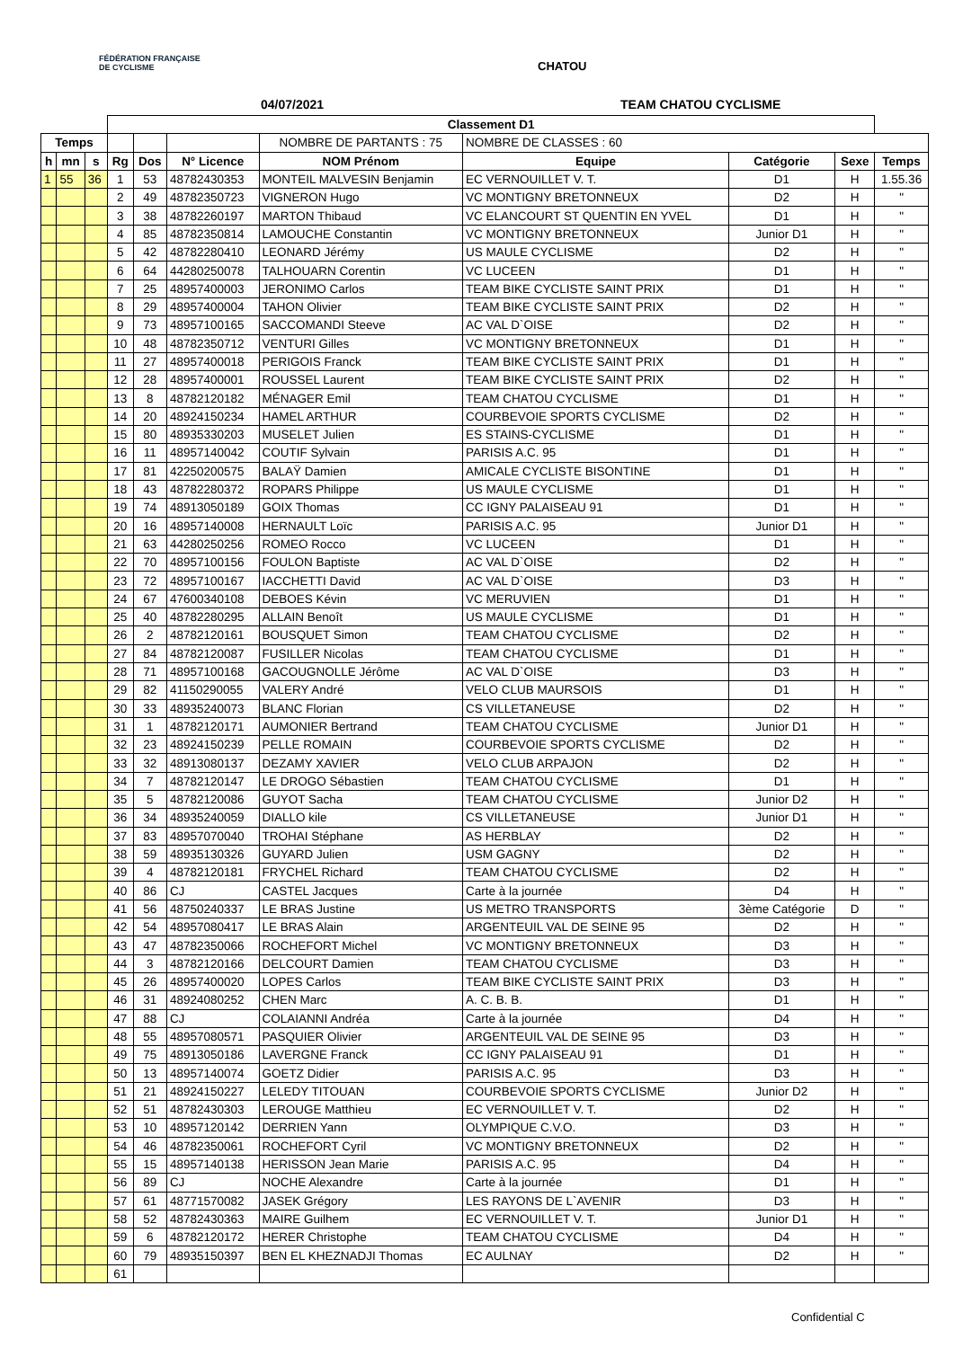FÉDÉRATION FRANÇAISE DE CYCLISME
CHATOU
04/07/2021 TEAM CHATOU CYCLISME
| | | | Classement D1 | | | | | | | |
| Temps | | | | | | NOMBRE DE PARTANTS : 75 | NOMBRE DE CLASSES : 60 | | | |
| h | mn | s | Rg | Dos | N° Licence | NOM Prénom | Equipe | Catégorie | Sexe | Temps |
| 1 | 55 | 36 | 1 | 53 | 48782430353 | MONTEIL MALVESIN Benjamin | EC VERNOUILLET V. T. | D1 | H | 1.55.36 |
| | | | 2 | 49 | 48782350723 | VIGNERON Hugo | VC MONTIGNY BRETONNEUX | D2 | H | " |
| | | | 3 | 38 | 48782260197 | MARTON Thibaud | VC ELANCOURT ST QUENTIN EN YVEL | D1 | H | " |
| | | | 4 | 85 | 48782350814 | LAMOUCHE Constantin | VC MONTIGNY BRETONNEUX | Junior D1 | H | " |
| | | | 5 | 42 | 48782280410 | LEONARD Jérémy | US MAULE CYCLISME | D2 | H | " |
| | | | 6 | 64 | 44280250078 | TALHOUARN Corentin | VC LUCEEN | D1 | H | " |
| | | | 7 | 25 | 48957400003 | JERONIMO Carlos | TEAM BIKE CYCLISTE SAINT PRIX | D1 | H | " |
| | | | 8 | 29 | 48957400004 | TAHON Olivier | TEAM BIKE CYCLISTE SAINT PRIX | D2 | H | " |
| | | | 9 | 73 | 48957100165 | SACCOMANDI Steeve | AC VAL D`OISE | D2 | H | " |
| | | | 10 | 48 | 48782350712 | VENTURI Gilles | VC MONTIGNY BRETONNEUX | D1 | H | " |
| | | | 11 | 27 | 48957400018 | PERIGOIS Franck | TEAM BIKE CYCLISTE SAINT PRIX | D1 | H | " |
| | | | 12 | 28 | 48957400001 | ROUSSEL Laurent | TEAM BIKE CYCLISTE SAINT PRIX | D2 | H | " |
| | | | 13 | 8 | 48782120182 | MÉNAGER Emil | TEAM CHATOU CYCLISME | D1 | H | " |
| | | | 14 | 20 | 48924150234 | HAMEL ARTHUR | COURBEVOIE SPORTS CYCLISME | D2 | H | " |
| | | | 15 | 80 | 48935330203 | MUSELET Julien | ES STAINS-CYCLISME | D1 | H | " |
| | | | 16 | 11 | 48957140042 | COUTIF Sylvain | PARISIS A.C. 95 | D1 | H | " |
| | | | 17 | 81 | 42250200575 | BALAŸ Damien | AMICALE CYCLISTE BISONTINE | D1 | H | " |
| | | | 18 | 43 | 48782280372 | ROPARS Philippe | US MAULE CYCLISME | D1 | H | " |
| | | | 19 | 74 | 48913050189 | GOIX Thomas | CC IGNY PALAISEAU 91 | D1 | H | " |
| | | | 20 | 16 | 48957140008 | HERNAULT Loïc | PARISIS A.C. 95 | Junior D1 | H | " |
| | | | 21 | 63 | 44280250256 | ROMEO Rocco | VC LUCEEN | D1 | H | " |
| | | | 22 | 70 | 48957100156 | FOULON Baptiste | AC VAL D`OISE | D2 | H | " |
| | | | 23 | 72 | 48957100167 | IACCHETTI David | AC VAL D`OISE | D3 | H | " |
| | | | 24 | 67 | 47600340108 | DEBOES Kévin | VC MERUVIEN | D1 | H | " |
| | | | 25 | 40 | 48782280295 | ALLAIN Benoît | US MAULE CYCLISME | D1 | H | " |
| | | | 26 | 2 | 48782120161 | BOUSQUET Simon | TEAM CHATOU CYCLISME | D2 | H | " |
| | | | 27 | 84 | 48782120087 | FUSILLER Nicolas | TEAM CHATOU CYCLISME | D1 | H | " |
| | | | 28 | 71 | 48957100168 | GACOUGNOLLE Jérôme | AC VAL D`OISE | D3 | H | " |
| | | | 29 | 82 | 41150290055 | VALERY André | VELO CLUB MAURSOIS | D1 | H | " |
| | | | 30 | 33 | 48935240073 | BLANC Florian | CS VILLETANEUSE | D2 | H | " |
| | | | 31 | 1 | 48782120171 | AUMONIER Bertrand | TEAM CHATOU CYCLISME | Junior D1 | H | " |
| | | | 32 | 23 | 48924150239 | PELLE ROMAIN | COURBEVOIE SPORTS CYCLISME | D2 | H | " |
| | | | 33 | 32 | 48913080137 | DEZAMY XAVIER | VELO CLUB ARPAJON | D2 | H | " |
| | | | 34 | 7 | 48782120147 | LE DROGO Sébastien | TEAM CHATOU CYCLISME | D1 | H | " |
| | | | 35 | 5 | 48782120086 | GUYOT Sacha | TEAM CHATOU CYCLISME | Junior D2 | H | " |
| | | | 36 | 34 | 48935240059 | DIALLO kile | CS VILLETANEUSE | Junior D1 | H | " |
| | | | 37 | 83 | 48957070040 | TROHAI Stéphane | AS HERBLAY | D2 | H | " |
| | | | 38 | 59 | 48935130326 | GUYARD Julien | USM GAGNY | D2 | H | " |
| | | | 39 | 4 | 48782120181 | FRYCHEL Richard | TEAM CHATOU CYCLISME | D2 | H | " |
| | | | 40 | 86 | CJ | CASTEL Jacques | Carte à la journée | D4 | H | " |
| | | | 41 | 56 | 48750240337 | LE BRAS Justine | US METRO TRANSPORTS | 3ème Catégorie | D | " |
| | | | 42 | 54 | 48957080417 | LE BRAS Alain | ARGENTEUIL VAL DE SEINE 95 | D2 | H | " |
| | | | 43 | 47 | 48782350066 | ROCHEFORT Michel | VC MONTIGNY BRETONNEUX | D3 | H | " |
| | | | 44 | 3 | 48782120166 | DELCOURT Damien | TEAM CHATOU CYCLISME | D3 | H | " |
| | | | 45 | 26 | 48957400020 | LOPES Carlos | TEAM BIKE CYCLISTE SAINT PRIX | D3 | H | " |
| | | | 46 | 31 | 48924080252 | CHEN Marc | A. C. B. B. | D1 | H | " |
| | | | 47 | 88 | CJ | COLAIANNI Andréa | Carte à la journée | D4 | H | " |
| | | | 48 | 55 | 48957080571 | PASQUIER Olivier | ARGENTEUIL VAL DE SEINE 95 | D3 | H | " |
| | | | 49 | 75 | 48913050186 | LAVERGNE Franck | CC IGNY PALAISEAU 91 | D1 | H | " |
| | | | 50 | 13 | 48957140074 | GOETZ Didier | PARISIS A.C. 95 | D3 | H | " |
| | | | 51 | 21 | 48924150227 | LELEDY TITOUAN | COURBEVOIE SPORTS CYCLISME | Junior D2 | H | " |
| | | | 52 | 51 | 48782430303 | LEROUGE Matthieu | EC VERNOUILLET V. T. | D2 | H | " |
| | | | 53 | 10 | 48957120142 | DERRIEN Yann | OLYMPIQUE C.V.O. | D3 | H | " |
| | | | 54 | 46 | 48782350061 | ROCHEFORT Cyril | VC MONTIGNY BRETONNEUX | D2 | H | " |
| | | | 55 | 15 | 48957140138 | HERISSON Jean Marie | PARISIS A.C. 95 | D4 | H | " |
| | | | 56 | 89 | CJ | NOCHE Alexandre | Carte à la journée | D1 | H | " |
| | | | 57 | 61 | 48771570082 | JASEK Grégory | LES RAYONS DE L`AVENIR | D3 | H | " |
| | | | 58 | 52 | 48782430363 | MAIRE Guilhem | EC VERNOUILLET V. T. | Junior D1 | H | " |
| | | | 59 | 6 | 48782120172 | HERER Christophe | TEAM CHATOU CYCLISME | D4 | H | " |
| | | | 60 | 79 | 48935150397 | BEN EL KHEZNADJI Thomas | EC AULNAY | D2 | H | " |
| | | | 61 | | | | | | | |
Confidential C